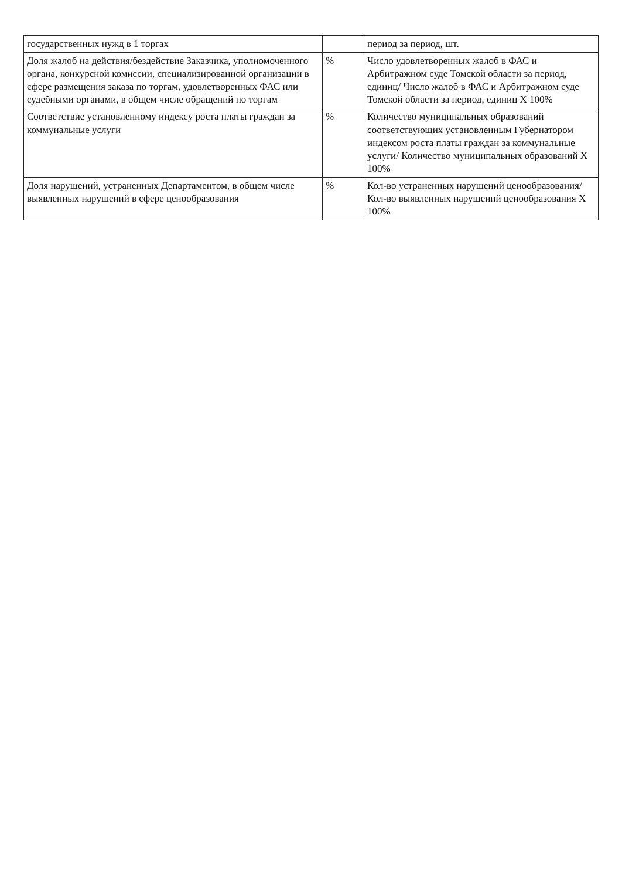| государственных нужд в 1 торгах | | период за период, шт. |
| Доля жалоб на действия/бездействие Заказчика, уполномоченного органа, конкурсной комиссии, специализированной организации в сфере размещения заказа по торгам, удовлетворенных ФАС или судебными органами, в общем числе обращений по торгам | % | Число удовлетворенных жалоб в ФАС и Арбитражном суде Томской области за период, единиц/ Число жалоб в ФАС и Арбитражном суде Томской области за период, единиц Х 100% |
| Соответствие установленному индексу роста платы граждан за коммунальные услуги | % | Количество муниципальных образований соответствующих установленным Губернатором индексом роста платы граждан за коммунальные услуги/ Количество муниципальных образований Х 100% |
| Доля нарушений, устраненных Департаментом, в общем числе выявленных нарушений в сфере ценообразования | % | Кол-во устраненных нарушений ценообразования/ Кол-во выявленных нарушений ценообразования Х 100% |